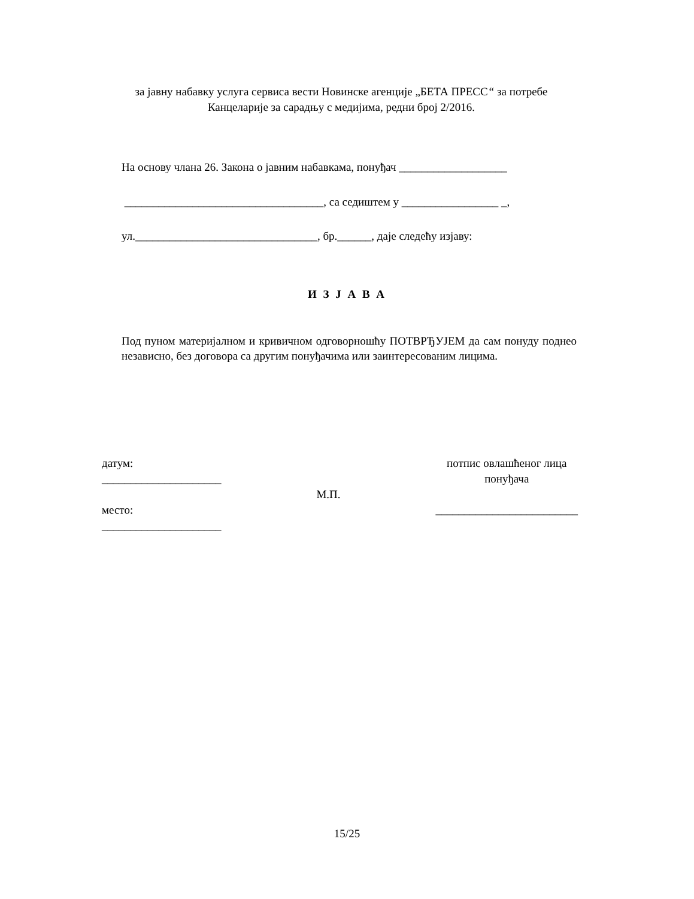за јавну набавку услуга сервиса вести Новинске агенције „БЕТА ПРЕСС“ за потребе Канцеларије за сарадњу с медијима, редни број 2/2016.
На основу члана 26. Закона о јавним набавкама, понуђач ___________________
___________________________________, са седиштем у _________________ _,
ул.________________________________, бр.______, даје следећу изјаву:
И З Ј А В А
Под пуном материјалном и кривичном одговорношћу ПОТВРЂУЈЕМ да сам понуду поднео независно, без договора са другим понуђачима или заинтересованим лицима.
датум:
_____________________
место:
_____________________
М.П.
потпис овлашћеног лица
понуђача
_________________________
15/25